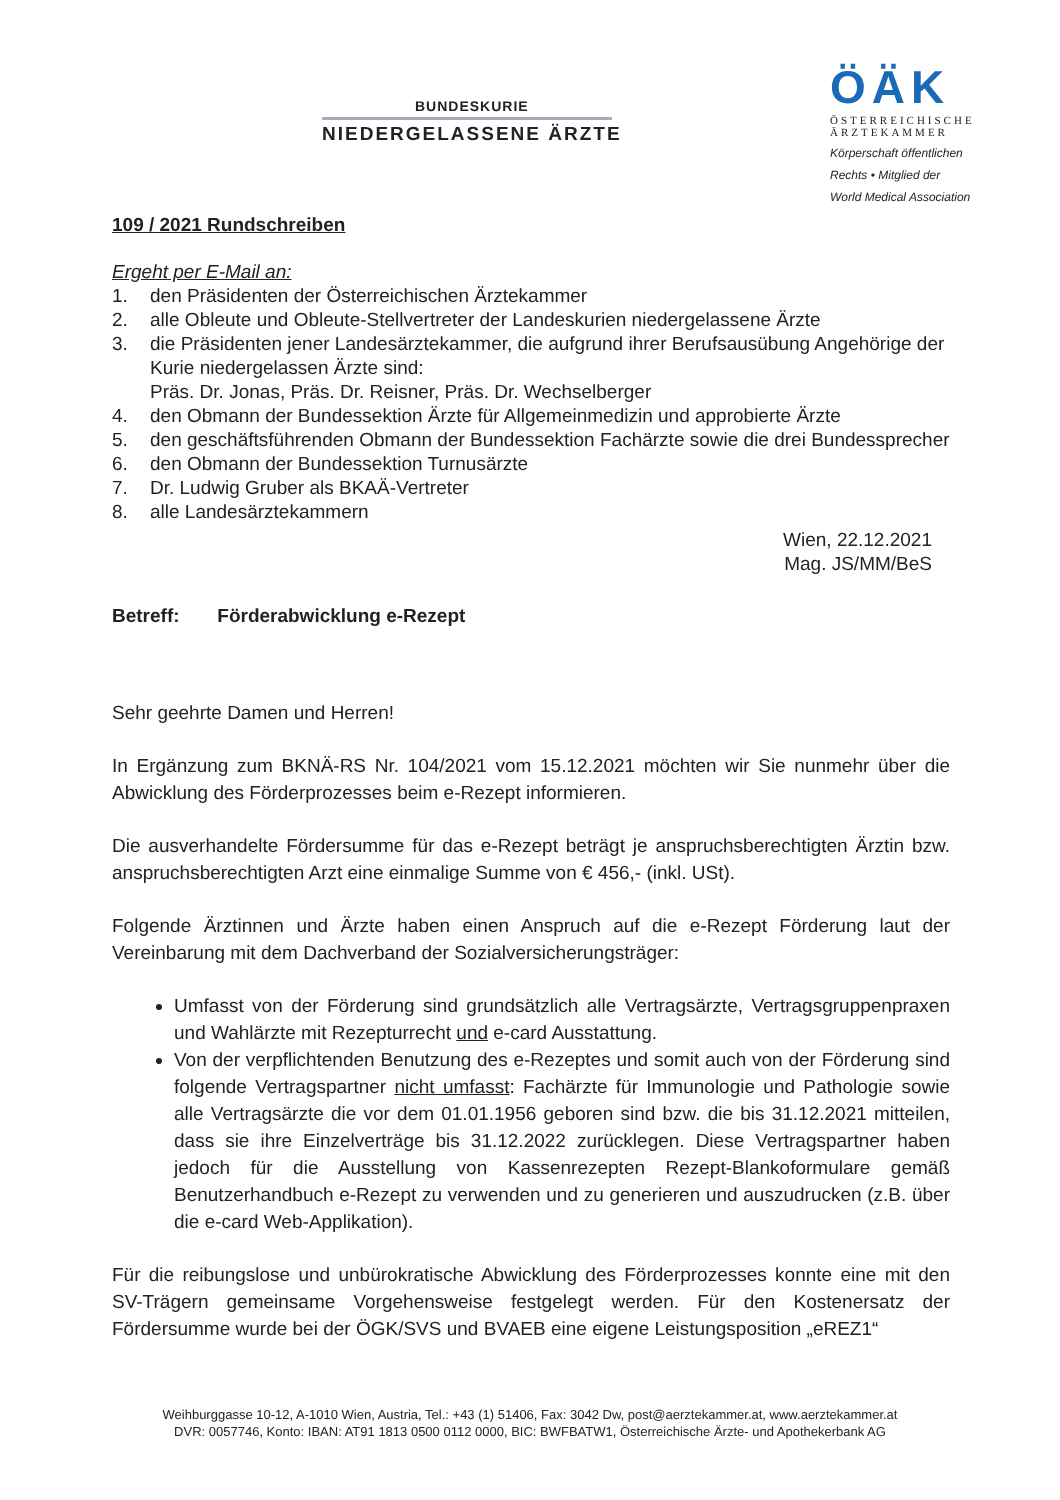BUNDESKURIE
NIEDERGELASSENE ÄRZTE
ÖÄK
ÖSTERREICHISCHE
ÄRZTEKAMMER
Körperschaft öffentlichen
Rechts • Mitglied der
World Medical Association
109 / 2021 Rundschreiben
Ergeht per E-Mail an:
1. den Präsidenten der Österreichischen Ärztekammer
2. alle Obleute und Obleute-Stellvertreter der Landeskurien niedergelassene Ärzte
3. die Präsidenten jener Landesärztekammer, die aufgrund ihrer Berufsausübung Angehörige der Kurie niedergelassen Ärzte sind:
Präs. Dr. Jonas, Präs. Dr. Reisner, Präs. Dr. Wechselberger
4. den Obmann der Bundessektion Ärzte für Allgemeinmedizin und approbierte Ärzte
5. den geschäftsführenden Obmann der Bundessektion Fachärzte sowie die drei Bundessprecher
6. den Obmann der Bundessektion Turnusärzte
7. Dr. Ludwig Gruber als BKAÄ-Vertreter
8. alle Landesärztekammern
Wien, 22.12.2021
Mag. JS/MM/BeS
Betreff: Förderabwicklung e-Rezept
Sehr geehrte Damen und Herren!
In Ergänzung zum BKNÄ-RS Nr. 104/2021 vom 15.12.2021 möchten wir Sie nunmehr über die Abwicklung des Förderprozesses beim e-Rezept informieren.
Die ausverhandelte Fördersumme für das e-Rezept beträgt je anspruchsberechtigten Ärztin bzw. anspruchsberechtigten Arzt eine einmalige Summe von € 456,- (inkl. USt).
Folgende Ärztinnen und Ärzte haben einen Anspruch auf die e-Rezept Förderung laut der Vereinbarung mit dem Dachverband der Sozialversicherungsträger:
Umfasst von der Förderung sind grundsätzlich alle Vertragsärzte, Vertragsgruppenpraxen und Wahlärzte mit Rezepturrecht und e-card Ausstattung.
Von der verpflichtenden Benutzung des e-Rezeptes und somit auch von der Förderung sind folgende Vertragspartner nicht umfasst: Fachärzte für Immunologie und Pathologie sowie alle Vertragsärzte die vor dem 01.01.1956 geboren sind bzw. die bis 31.12.2021 mitteilen, dass sie ihre Einzelverträge bis 31.12.2022 zurücklegen. Diese Vertragspartner haben jedoch für die Ausstellung von Kassenrezepten Rezept-Blankoformulare gemäß Benutzerhandbuch e-Rezept zu verwenden und zu generieren und auszudrucken (z.B. über die e-card Web-Applikation).
Für die reibungslose und unbürokratische Abwicklung des Förderprozesses konnte eine mit den SV-Trägern gemeinsame Vorgehensweise festgelegt werden. Für den Kostenersatz der Fördersumme wurde bei der ÖGK/SVS und BVAEB eine eigene Leistungsposition „eREZ1“
Weihburggasse 10-12, A-1010 Wien, Austria, Tel.: +43 (1) 51406, Fax: 3042 Dw, post@aerztekammer.at, www.aerztekammer.at
DVR: 0057746, Konto: IBAN: AT91 1813 0500 0112 0000, BIC: BWFBATW1, Österreichische Ärzte- und Apothekerbank AG